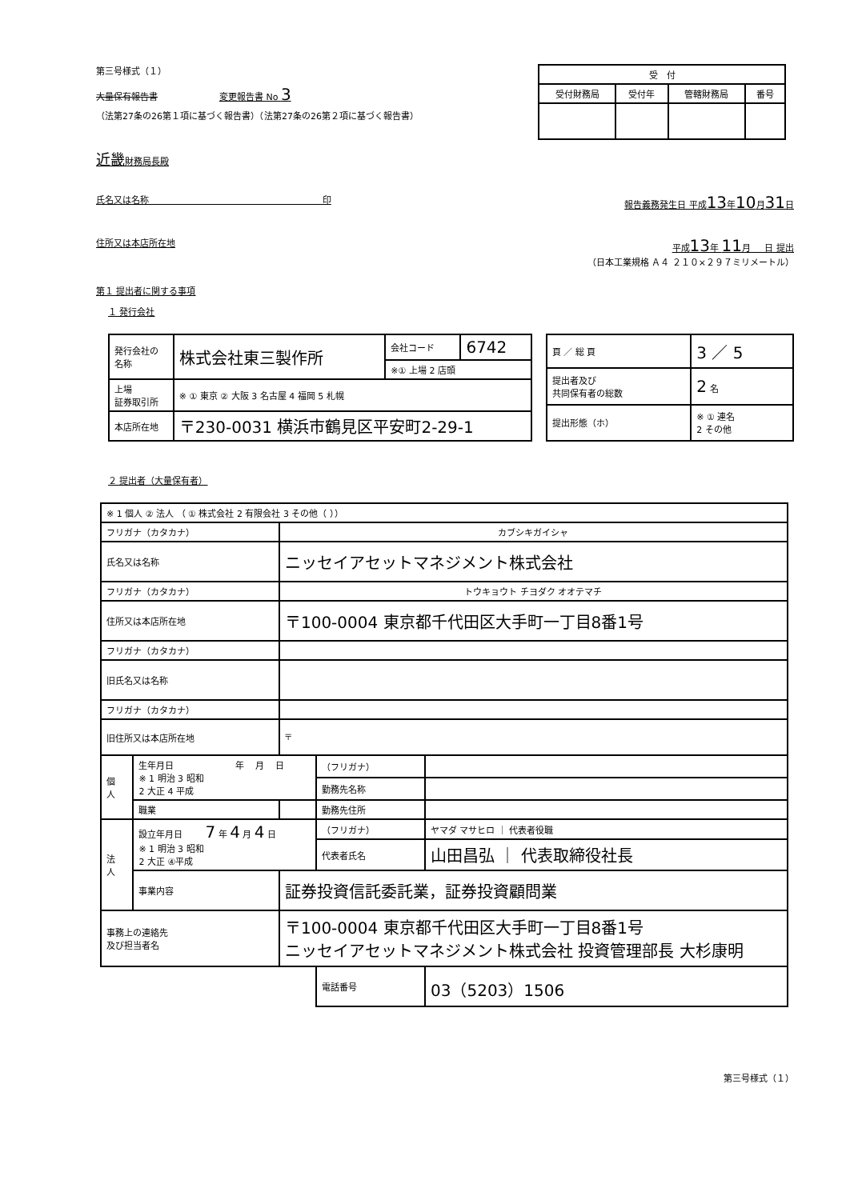第三号様式（１）
大量保有報告書 変更報告書 No 3
（法第27条の26第１項に基づく報告書）（法第27条の26第２項に基づく報告書）
| 受 付 | | | |
| --- | --- | --- | --- |
| 受付財務局 | 受付年 | 管轄財務局 | 番号 |
近畿財務局長殿
氏名又は名称 印 報告義務発生日 平成13年10月31日
住所又は本店所在地 平成13年 11月 日 提出
（日本工業規格 Ａ４ ２１０×２９７ミリメートル）
第１ 提出者に関する事項
１ 発行会社
| 発行会社の 名称 | 株式会社東三製作所 | 会社コード | 6742 |
| | | ※① 上場 2 店頭 | |
| 上場 証券取引所 | ※ ① 東京 ② 大阪 3 名古屋 4 福岡 5 札幌 | | |
| 本店所在地 | 〒230-0031 横浜市鶴見区平安町2-29-1 | | |
| 頁 ／ 総 頁 | 3 ／ 5 |
| 提出者及び 共同保有者の総数 | 2 名 |
| 提出形態（ホ） | ※ ① 連名 2 その他 |
２ 提出者（大量保有者）
| ※ 1 個人 ② 法人 （ ① 株式会社 2 有限会社 3 その他（ ）） | | | | |
| フリガナ（カタカナ） | | カブシキガイシャ | | |
| 氏名又は名称 | | ニッセイアセットマネジメント株式会社 | | |
| フリガナ（カタカナ） | | トウキョウト チヨダク オオテマチ | | |
| 住所又は本店所在地 | | 〒100-0004 東京都千代田区大手町一丁目8番1号 | | |
| フリガナ（カタカナ） | | | | |
| 旧氏名又は名称 | | | | |
| フリガナ（カタカナ） | | | | |
| 旧住所又は本店所在地 | | 〒 | | |
| 個 人 | 生年月日 年 月 日 ※ 1 明治 3 昭和 2 大正 4 平成 | | （フリガナ） | |
| | | | 勤務先名称 | |
| | 職業 | | 勤務先住所 | |
| 法 人 | 設立年月日 7 年 4 月 4 日 ※ 1 明治 3 昭和 2 大正 ④平成 | | （フリガナ） | ヤマダ マサヒロ ｜ 代表者役職 |
| | | | 代表者氏名 | 山田昌弘 ｜ 代表取締役社長 |
| | 事業内容 | 証券投資信託委託業，証券投資顧問業 | | |
| 事務上の連絡先 及び担当者名 | | 〒100-0004 東京都千代田区大手町一丁目8番1号 ニッセイアセットマネジメント株式会社 投資管理部長 大杉康明 | | |
| | | | 電話番号 | 03（5203）1506 |
第三号様式（１）